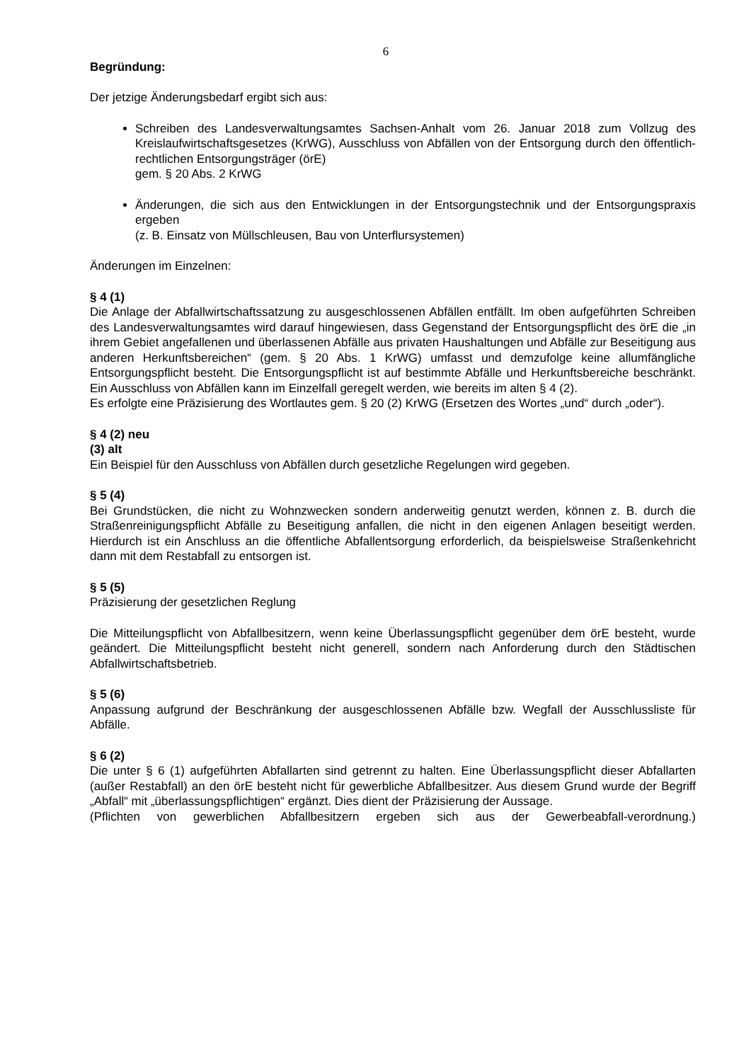6
Begründung:
Der jetzige Änderungsbedarf ergibt sich aus:
Schreiben des Landesverwaltungsamtes Sachsen-Anhalt vom 26. Januar 2018 zum Vollzug des Kreislaufwirtschaftsgesetzes (KrWG), Ausschluss von Abfällen von der Entsorgung durch den öffentlich-rechtlichen Entsorgungsträger (örE)
gem. § 20 Abs. 2 KrWG
Änderungen, die sich aus den Entwicklungen in der Entsorgungstechnik und der Entsorgungspraxis ergeben
(z. B. Einsatz von Müllschleusen, Bau von Unterflursystemen)
Änderungen im Einzelnen:
§ 4 (1)
Die Anlage der Abfallwirtschaftssatzung zu ausgeschlossenen Abfällen entfällt. Im oben aufgeführten Schreiben des Landesverwaltungsamtes wird darauf hingewiesen, dass Gegenstand der Entsorgungspflicht des örE die „in ihrem Gebiet angefallenen und überlassenen Abfälle aus privaten Haushaltungen und Abfälle zur Beseitigung aus anderen Herkunftsbereichen“ (gem. § 20 Abs. 1 KrWG) umfasst und demzufolge keine allumfängliche Entsorgungspflicht besteht. Die Entsorgungspflicht ist auf bestimmte Abfälle und Herkunftsbereiche beschränkt. Ein Ausschluss von Abfällen kann im Einzelfall geregelt werden, wie bereits im alten § 4 (2).
Es erfolgte eine Präzisierung des Wortlautes gem. § 20 (2) KrWG (Ersetzen des Wortes „und“ durch „oder“).
§ 4 (2) neu
(3) alt
Ein Beispiel für den Ausschluss von Abfällen durch gesetzliche Regelungen wird gegeben.
§ 5 (4)
Bei Grundstücken, die nicht zu Wohnzwecken sondern anderweitig genutzt werden, können z. B. durch die Straßenreinigungspflicht Abfälle zu Beseitigung anfallen, die nicht in den eigenen Anlagen beseitigt werden. Hierdurch ist ein Anschluss an die öffentliche Abfallentsorgung erforderlich, da beispielsweise Straßenkehricht dann mit dem Restabfall zu entsorgen ist.
§ 5 (5)
Präzisierung der gesetzlichen Reglung
Die Mitteilungspflicht von Abfallbesitzern, wenn keine Überlassungspflicht gegenüber dem örE besteht, wurde geändert. Die Mitteilungspflicht besteht nicht generell, sondern nach Anforderung durch den Städtischen Abfallwirtschaftsbetrieb.
§ 5 (6)
Anpassung aufgrund der Beschränkung der ausgeschlossenen Abfälle bzw. Wegfall der Ausschlussliste für Abfälle.
§ 6 (2)
Die unter § 6 (1) aufgeführten Abfallarten sind getrennt zu halten. Eine Überlassungspflicht dieser Abfallarten (außer Restabfall) an den örE besteht nicht für gewerbliche Abfallbesitzer. Aus diesem Grund wurde der Begriff „Abfall“ mit „überlassungspflichtigen“ ergänzt. Dies dient der Präzisierung der Aussage.
(Pflichten von gewerblichen Abfallbesitzern ergeben sich aus der Gewerbeabfall-verordnung.)